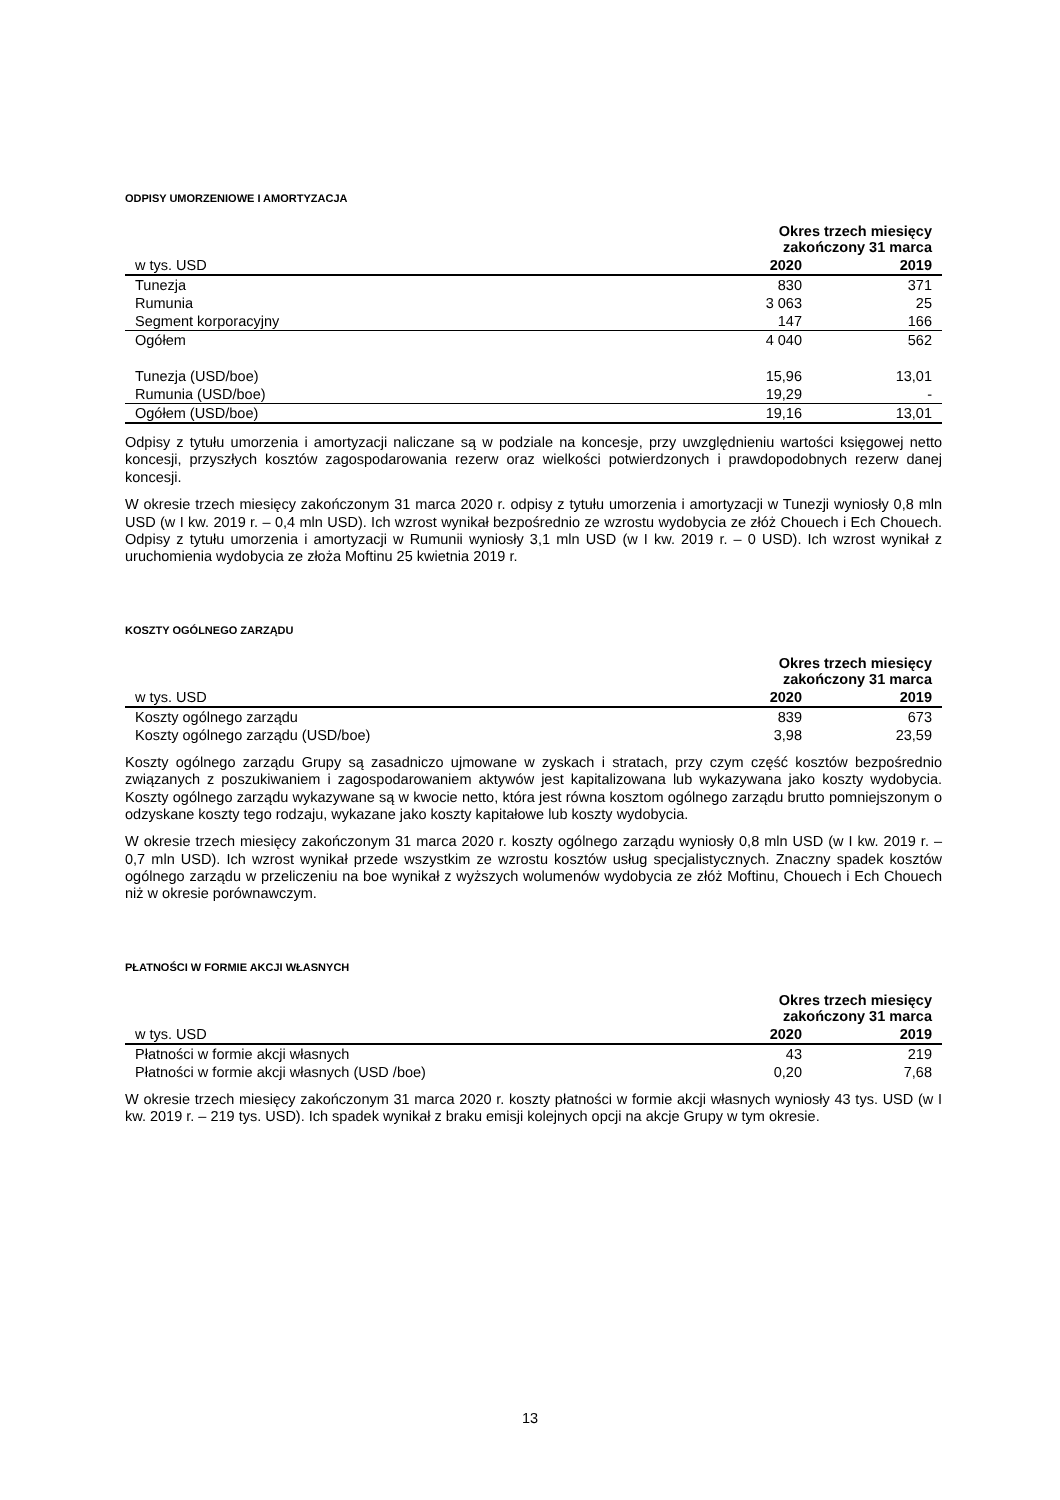ODPISY UMORZENIOWE I AMORTYZACJA
| | Okres trzech miesięcy zakończony 31 marca | |
| --- | --- | --- |
| w tys. USD | 2020 | 2019 |
| Tunezja | 830 | 371 |
| Rumunia | 3 063 | 25 |
| Segment korporacyjny | 147 | 166 |
| Ogółem | 4 040 | 562 |
| Tunezja (USD/boe) | 15,96 | 13,01 |
| Rumunia (USD/boe) | 19,29 | - |
| Ogółem (USD/boe) | 19,16 | 13,01 |
Odpisy z tytułu umorzenia i amortyzacji naliczane są w podziale na koncesje, przy uwzględnieniu wartości księgowej netto koncesji, przyszłych kosztów zagospodarowania rezerw oraz wielkości potwierdzonych i prawdopodobnych rezerw danej koncesji.
W okresie trzech miesięcy zakończonym 31 marca 2020 r. odpisy z tytułu umorzenia i amortyzacji w Tunezji wyniosły 0,8 mln USD (w I kw. 2019 r. – 0,4 mln USD). Ich wzrost wynikał bezpośrednio ze wzrostu wydobycia ze złóż Chouech i Ech Chouech. Odpisy z tytułu umorzenia i amortyzacji w Rumunii wyniosły 3,1 mln USD (w I kw. 2019 r. – 0 USD). Ich wzrost wynikał z uruchomienia wydobycia ze złoża Moftinu 25 kwietnia 2019 r.
KOSZTY OGÓLNEGO ZARZĄDU
| | Okres trzech miesięcy zakończony 31 marca | |
| --- | --- | --- |
| w tys. USD | 2020 | 2019 |
| Koszty ogólnego zarządu | 839 | 673 |
| Koszty ogólnego zarządu (USD/boe) | 3,98 | 23,59 |
Koszty ogólnego zarządu Grupy są zasadniczo ujmowane w zyskach i stratach, przy czym część kosztów bezpośrednio związanych z poszukiwaniem i zagospodarowaniem aktywów jest kapitalizowana lub wykazywana jako koszty wydobycia. Koszty ogólnego zarządu wykazywane są w kwocie netto, która jest równa kosztom ogólnego zarządu brutto pomniejszonym o odzyskane koszty tego rodzaju, wykazane jako koszty kapitałowe lub koszty wydobycia.
W okresie trzech miesięcy zakończonym 31 marca 2020 r. koszty ogólnego zarządu wyniosły 0,8 mln USD (w I kw. 2019 r. – 0,7 mln USD). Ich wzrost wynikał przede wszystkim ze wzrostu kosztów usług specjalistycznych. Znaczny spadek kosztów ogólnego zarządu w przeliczeniu na boe wynikał z wyższych wolumenów wydobycia ze złóż Moftinu, Chouech i Ech Chouech niż w okresie porównawczym.
PŁATNOŚCI W FORMIE AKCJI WŁASNYCH
| | Okres trzech miesięcy zakończony 31 marca | |
| --- | --- | --- |
| w tys. USD | 2020 | 2019 |
| Płatności w formie akcji własnych | 43 | 219 |
| Płatności w formie akcji własnych (USD /boe) | 0,20 | 7,68 |
W okresie trzech miesięcy zakończonym 31 marca 2020 r. koszty płatności w formie akcji własnych wyniosły 43 tys. USD (w I kw. 2019 r. – 219 tys. USD). Ich spadek wynikał z braku emisji kolejnych opcji na akcje Grupy w tym okresie.
13